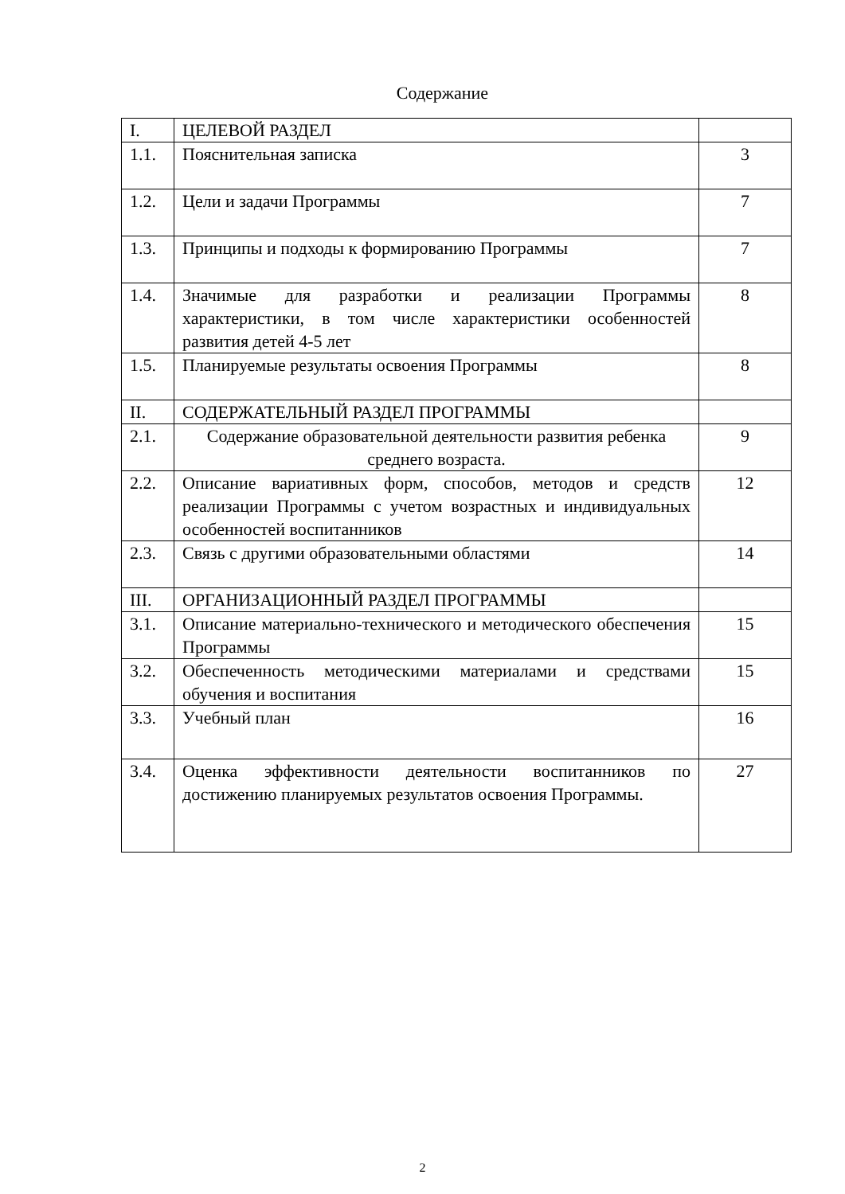Содержание
| I. | ЦЕЛЕВОЙ РАЗДЕЛ | |
| 1.1. | Пояснительная записка | 3 |
| 1.2. | Цели и задачи Программы | 7 |
| 1.3. | Принципы и подходы к формированию Программы | 7 |
| 1.4. | Значимые для разработки и реализации Программы характеристики, в том числе характеристики особенностей развития детей 4-5 лет | 8 |
| 1.5. | Планируемые результаты освоения Программы | 8 |
| II. | СОДЕРЖАТЕЛЬНЫЙ РАЗДЕЛ ПРОГРАММЫ | |
| 2.1. | Содержание образовательной деятельности развития ребенка среднего возраста. | 9 |
| 2.2. | Описание вариативных форм, способов, методов и средств реализации Программы с учетом возрастных и индивидуальных особенностей воспитанников | 12 |
| 2.3. | Связь с другими образовательными областями | 14 |
| III. | ОРГАНИЗАЦИОННЫЙ РАЗДЕЛ ПРОГРАММЫ | |
| 3.1. | Описание материально-технического и методического обеспечения Программы | 15 |
| 3.2. | Обеспеченность методическими материалами и средствами обучения и воспитания | 15 |
| 3.3. | Учебный план | 16 |
| 3.4. | Оценка эффективности деятельности воспитанников по достижению планируемых результатов освоения Программы. | 27 |
2